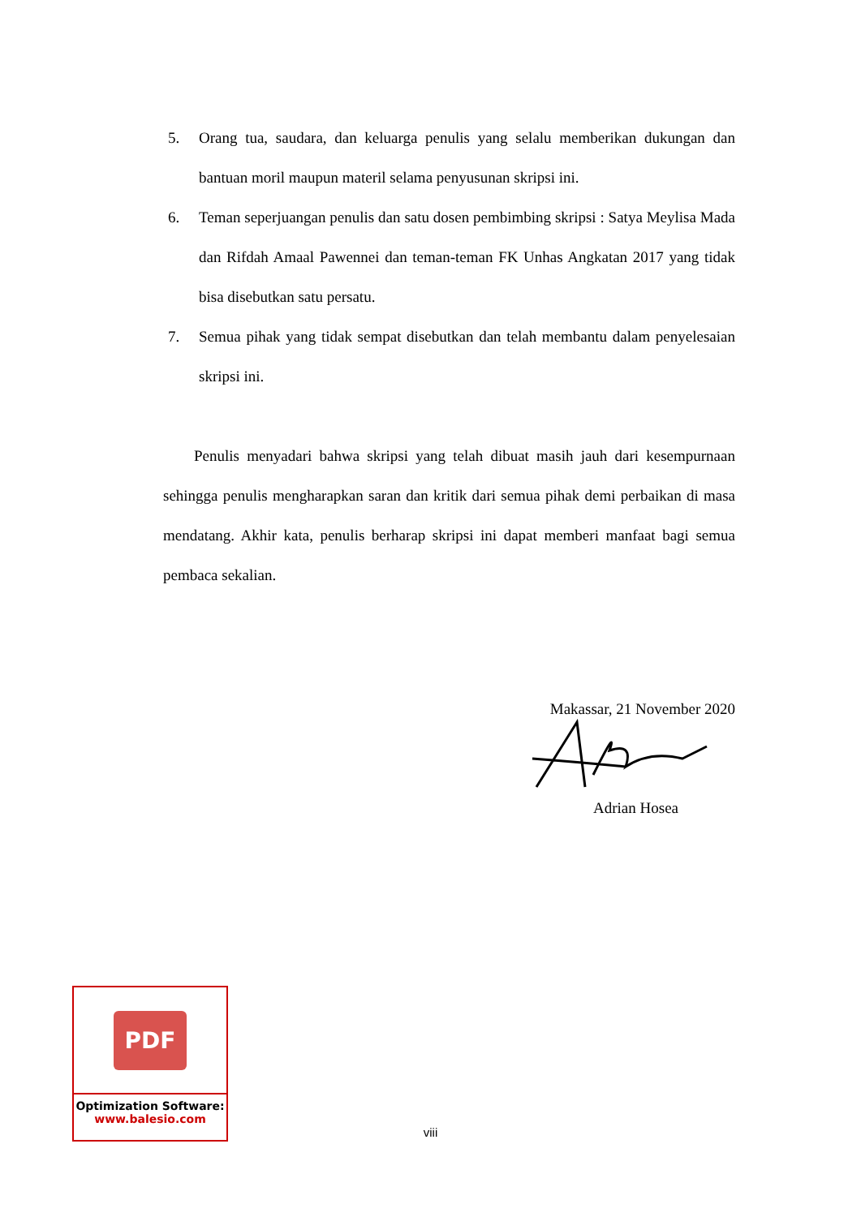5. Orang tua, saudara, dan keluarga penulis yang selalu memberikan dukungan dan bantuan moril maupun materil selama penyusunan skripsi ini.
6. Teman seperjuangan penulis dan satu dosen pembimbing skripsi : Satya Meylisa Mada dan Rifdah Amaal Pawennei dan teman-teman FK Unhas Angkatan 2017 yang tidak bisa disebutkan satu persatu.
7. Semua pihak yang tidak sempat disebutkan dan telah membantu dalam penyelesaian skripsi ini.
Penulis menyadari bahwa skripsi yang telah dibuat masih jauh dari kesempurnaan sehingga penulis mengharapkan saran dan kritik dari semua pihak demi perbaikan di masa mendatang. Akhir kata, penulis berharap skripsi ini dapat memberi manfaat bagi semua pembaca sekalian.
Makassar, 21 November 2020
Adrian Hosea
PDF
Optimization Software:
www.balesio.com
viii